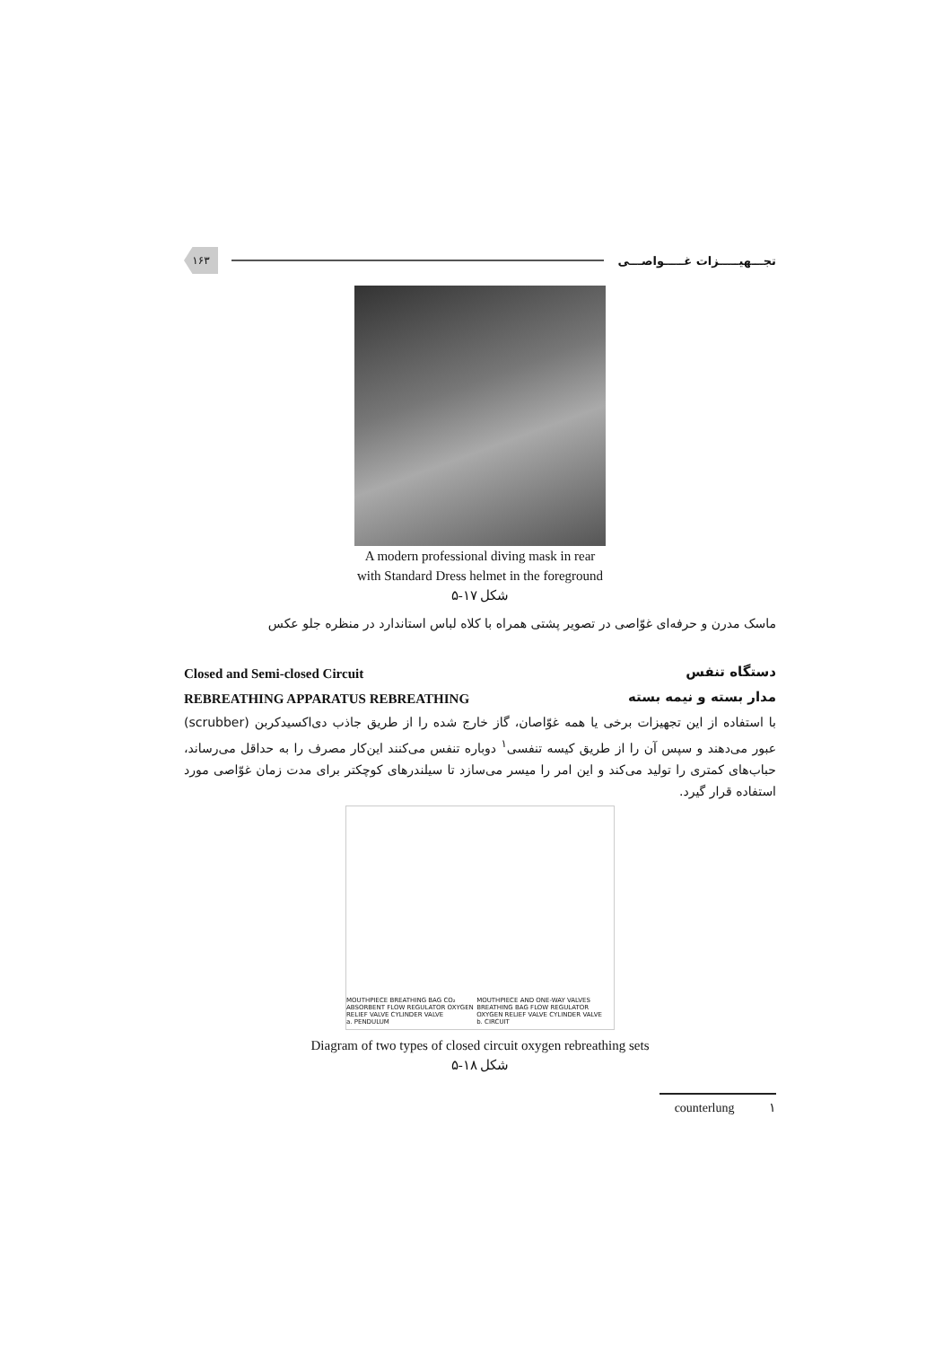تجـــهیـــــزات غـــــواصـــی
۱۶۳
A modern professional diving mask in rear
with Standard Dress helmet in the foreground
شکل ۱۷-۵
ماسک مدرن و حرفه‌ای غوّاصی در تصویر پشتی همراه با کلاه لباس استاندارد در منظره جلو عکس
دستگاه تنفس Closed and Semi-closed Circuit
مدار بسته و نیمه بسته REBREATHING APPARATUS REBREATHING
با استفاده از این تجهیزات برخی یا همه غوّاصان، گاز خارج شده را از طریق جاذب دی‌اکسیدکربن (scrubber) عبور می‌دهند و سپس آن را از طریق کیسه تنفسی<sup>۱</sup> دوباره تنفس می‌کنند این‌کار مصرف را به حداقل می‌رساند، حباب‌های کمتری را تولید می‌کند و این امر را میسر می‌سازد تا سیلندرهای کوچکتر برای مدت زمان غوّاصی مورد استفاده قرار گیرد.
MOUTHPIECE BREATHING BAG CO₂ ABSORBENT FLOW REGULATOR OXYGEN RELIEF VALVE CYLINDER VALVE
a. PENDULUM
MOUTHPIECE AND ONE-WAY VALVES BREATHING BAG FLOW REGULATOR OXYGEN RELIEF VALVE CYLINDER VALVE
b. CIRCUIT
Diagram of two types of closed circuit oxygen rebreathing sets
شکل ۱۸-۵
counterlung ۱